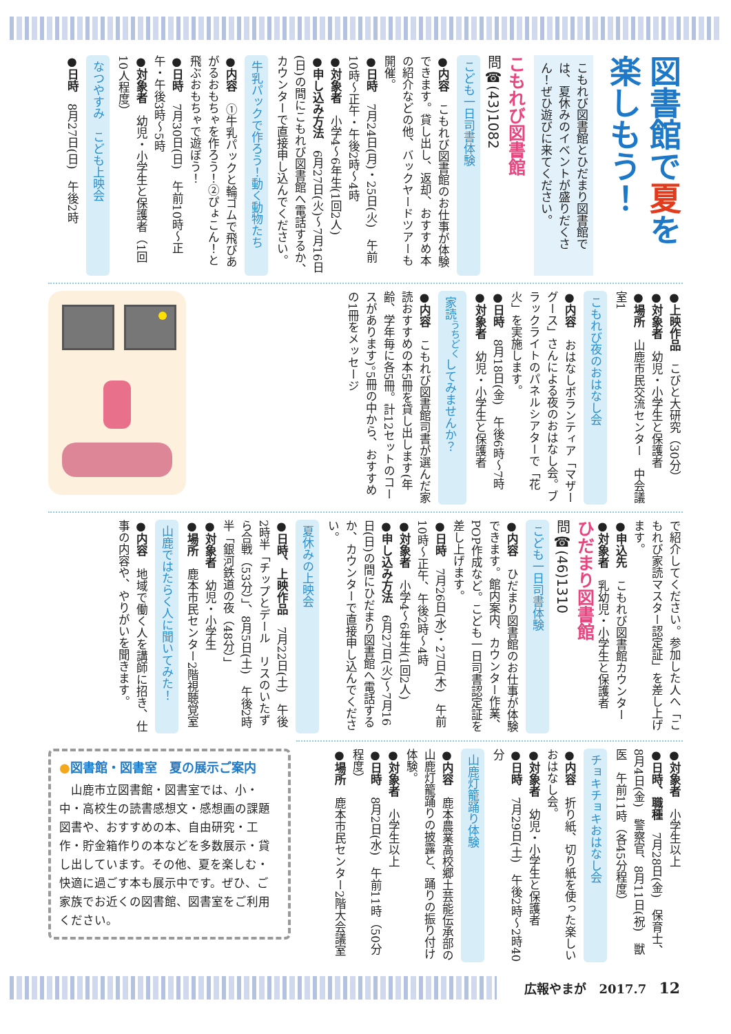図書館で夏を楽しもう！
こもれび図書館とひだまり図書館では、夏休みのイベントが盛りだくさん！ぜひ遊びに来てください。
こもれび図書館
問☎(43)1082
こども一日司書体験
●内容　こもれび図書館のお仕事が体験できます。貸し出し、返却、おすすめ本の紹介などの他、バックヤードツアーも開催。
●日時　7月24日(月)・25日(火)　午前10時～正午・午後2時～4時
●対象者　小学4～6年生(1回2人)
●申し込み方法　6月27日(火)～7月16日(日)の間にこもれび図書館へ電話するか、カウンターで直接申し込んでください。
牛乳パックで作ろう！動く動物たち
●内容　①牛乳パックと輪ゴムで飛びあがるおもちゃを作ろう！②ぴょこん！と飛ぶおもちゃで遊ぼう！
●日時　7月30日(日)　午前10時～正午・午後3時～5時
●対象者　幼児・小学生と保護者（1回10人程度）
なつやすみ　こども上映会
●日時　8月27日(日)　午後2時
●上映作品　こびと大研究（30分）
●対象者　幼児・小学生と保護者
●場所　山鹿市民交流センター　中会議室1
こもれび夜のおはなし会
●内容　おはなしボランティア「マザーグース」さんによる夜のおはなし会。ブラックライトのパネルシアターで「花火」を実施します。
●日時　8月18日(金)　午後6時～7時
●対象者　幼児・小学生と保護者
家読<sup>うちどく</sup>してみませんか？
●内容　こもれび図書館司書が選んだ家読おすすめの本5冊を貸し出します(年齢、学年毎に各5冊。計12セットのコースがあります)。5冊の中から、おすすめの1冊をメッセージ
で紹介してください。参加した人へ「こもれび家読マスター認定証」を差し上げます。
●申込先　こもれび図書館カウンター
●対象者　乳幼児・小学生と保護者
ひだまり図書館
問☎(46)1310
こども一日司書体験
●内容　ひだまり図書館のお仕事が体験できます。館内案内、カウンター作業、POP作成など。こども一日司書認定証を差し上げます。
●日時　7月26日(水)・27日(木)　午前10時～正午、午後2時～4時
●対象者　小学4～6年生(1回2人)
●申し込み方法　6月27日(火)～7月16日(日)の間にひだまり図書館へ電話するか、カウンターで直接申し込んでください。
夏休みの上映会
●日時、上映作品　7月22日(土)　午後2時半「チップとデール　リスのいたずら合戦（53分）」、8月5日(土)　午後2時半「銀河鉄道の夜（48分）」
●対象者　幼児・小学生
●場所　鹿本市民センター2階視聴覚室
山鹿ではたらく人に聞いてみた！
●内容　地域で働く人を講師に招き、仕事の内容や、やりがいを聞きます。
●対象者　小学生以上
●日時、職種　7月28日(金)　保育士、8月4日(金)　警察官、8月11日(祝)　獣医　午前11時（各45分程度）
チョキチョキおはなし会
●内容　折り紙、切り紙を使った楽しいおはなし会。
●対象者　幼児・小学生と保護者
●日時　7月29日(土)　午後2時～2時40分
山鹿灯籠踊り体験
●内容　鹿本農業高校郷土芸能伝承部の山鹿灯籠踊りの披露と、踊りの振り付け体験。
●対象者　小学生以上
●日時　8月2日(水)　午前11時（50分程度）
●場所　鹿本市民センター2階大会議室
●図書館・図書室　夏の展示ご案内
　山鹿市立図書館・図書室では、小・中・高校生の読書感想文・感想画の課題図書や、おすすめの本、自由研究・工作・貯金箱作りの本などを多数展示・貸し出しています。その他、夏を楽しむ・快適に過ごす本も展示中です。ぜひ、ご家族でお近くの図書館、図書室をご利用ください。
広報やまが　2017.7　12